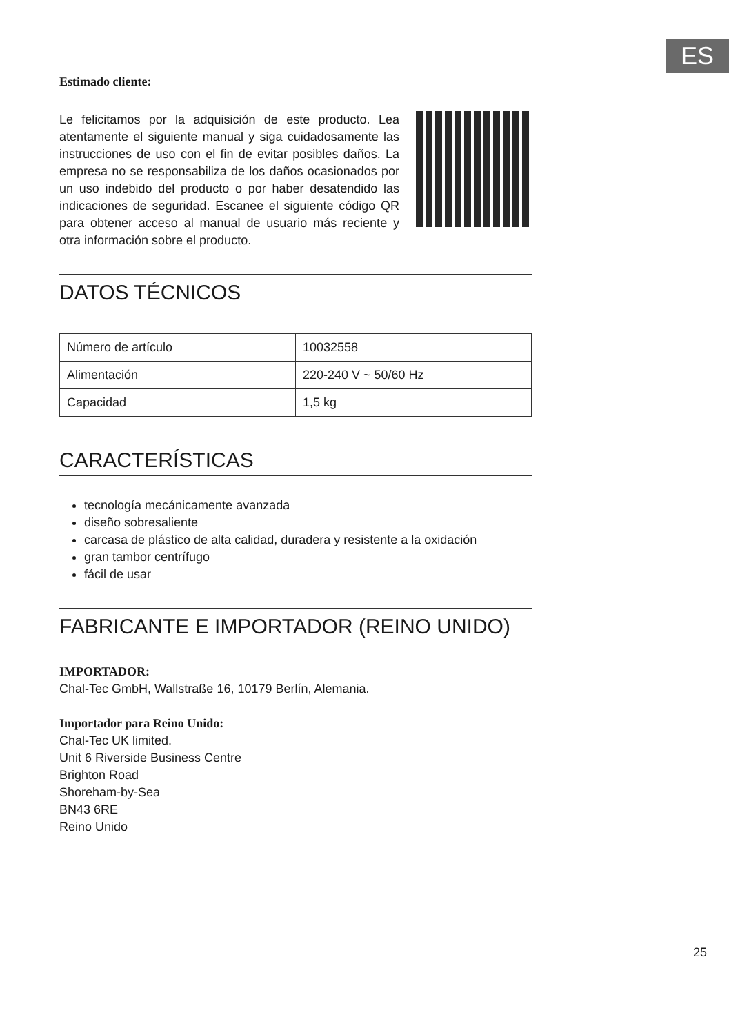ES
Estimado cliente:
Le felicitamos por la adquisición de este producto. Lea atentamente el siguiente manual y siga cuidadosamente las instrucciones de uso con el fin de evitar posibles daños. La empresa no se responsabiliza de los daños ocasionados por un uso indebido del producto o por haber desatendido las indicaciones de seguridad. Escanee el siguiente código QR para obtener acceso al manual de usuario más reciente y otra información sobre el producto.
DATOS TÉCNICOS
| Número de artículo | 10032558 |
| Alimentación | 220-240 V ~ 50/60 Hz |
| Capacidad | 1,5 kg |
CARACTERÍSTICAS
tecnología mecánicamente avanzada
diseño sobresaliente
carcasa de plástico de alta calidad, duradera y resistente a la oxidación
gran tambor centrífugo
fácil de usar
FABRICANTE E IMPORTADOR (REINO UNIDO)
IMPORTADOR:
Chal-Tec GmbH, Wallstraße 16, 10179 Berlín, Alemania.
Importador para Reino Unido:
Chal-Tec UK limited.
Unit 6 Riverside Business Centre
Brighton Road
Shoreham-by-Sea
BN43 6RE
Reino Unido
25